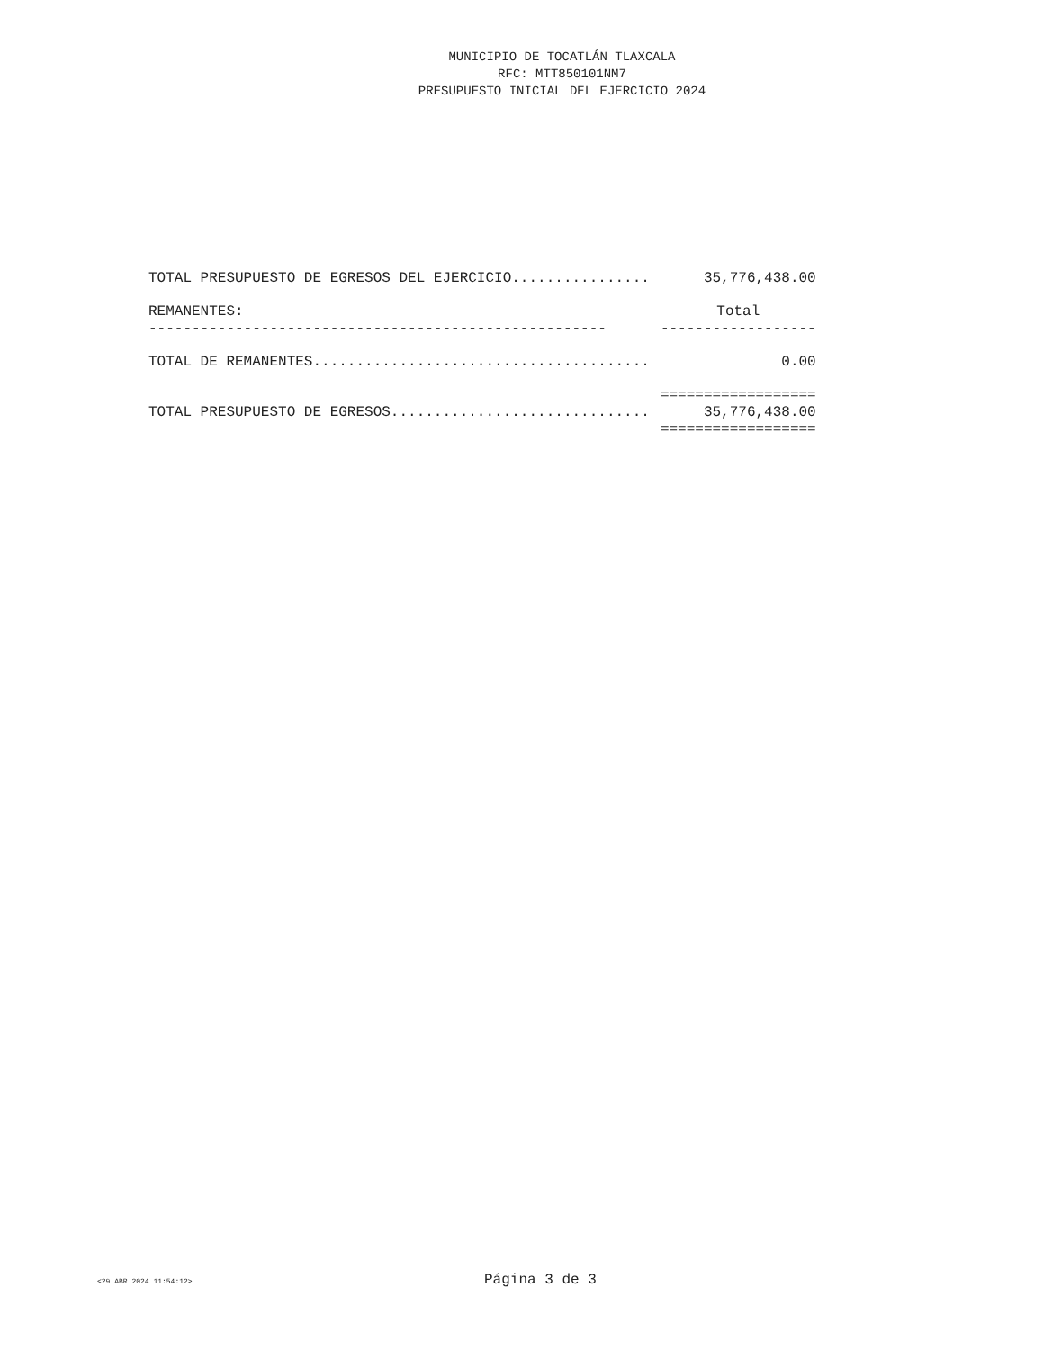MUNICIPIO DE TOCATLÁN TLAXCALA
RFC: MTT850101NM7
PRESUPUESTO INICIAL DEL EJERCICIO 2024
| TOTAL PRESUPUESTO DE EGRESOS DEL EJERCICIO................ | 35,776,438.00 |
| REMANENTES: | Total |
| ----------------------------------------------------- | ------------------ |
| TOTAL DE REMANENTES....................................... | 0.00 |
| | ================== |
| TOTAL PRESUPUESTO DE EGRESOS.............................. | 35,776,438.00 |
| | ================== |
<29 ABR 2024 11:54:12> Página 3 de 3